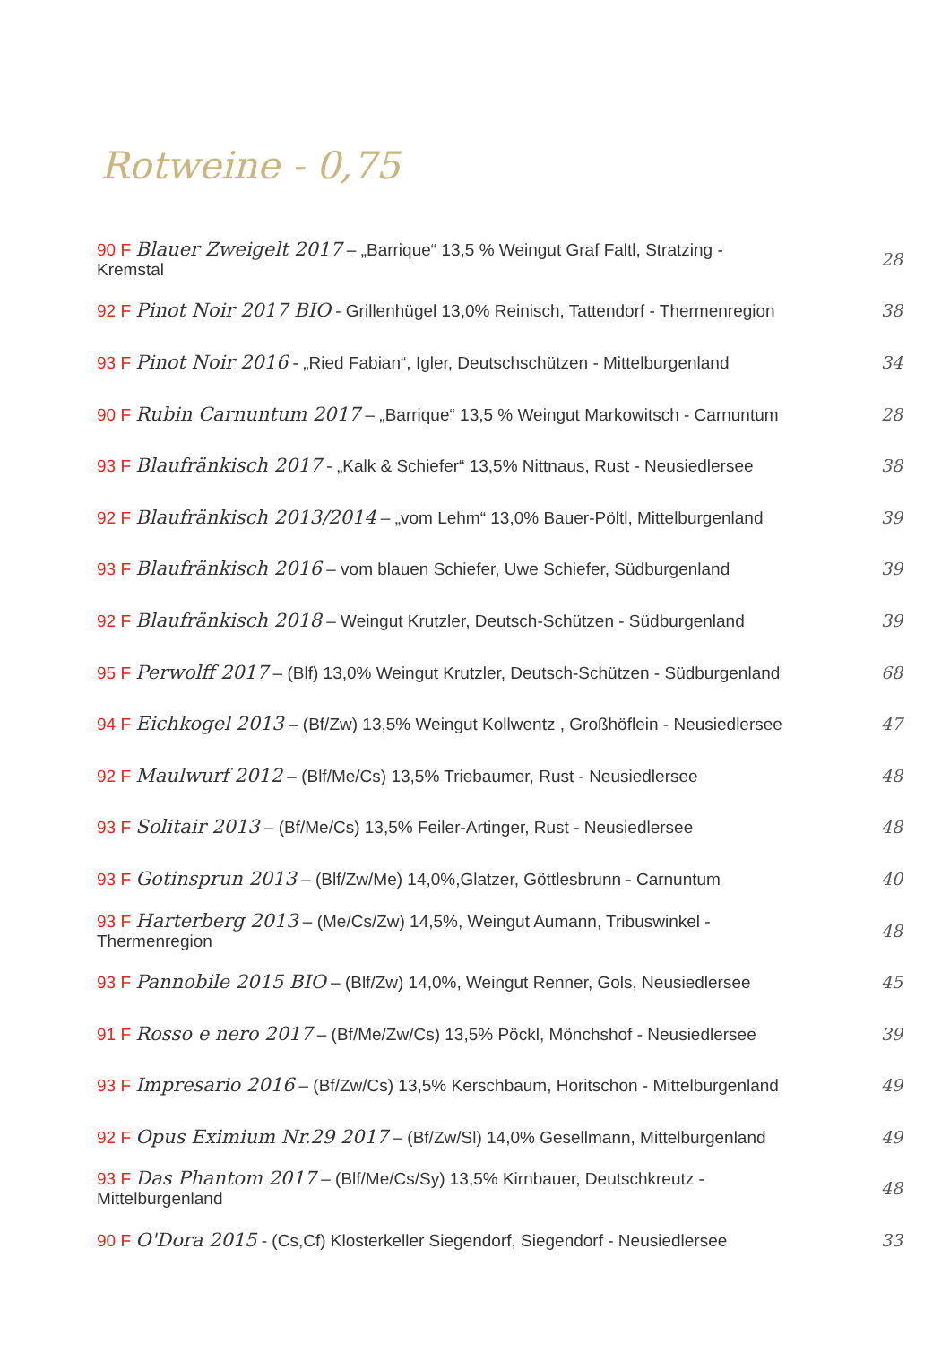Rotweine - 0,75
90 F Blauer Zweigelt 2017 – „Barrique“ 13,5 % Weingut Graf Faltl, Stratzing - Kremstal 28
92 F Pinot Noir 2017 BIO - Grillenhügel 13,0% Reinisch, Tattendorf - Thermenregion 38
93 F Pinot Noir 2016 - „Ried Fabian“, Igler, Deutschschützen - Mittelburgenland 34
90 F Rubin Carnuntum 2017 – „Barrique“ 13,5 % Weingut Markowitsch - Carnuntum 28
93 F Blaufränkisch 2017 - „Kalk & Schiefer“ 13,5% Nittnaus, Rust - Neusiedlersee 38
92 F Blaufränkisch 2013/2014 – „vom Lehm“ 13,0% Bauer-Pöltl, Mittelburgenland 39
93 F Blaufränkisch 2016 – vom blauen Schiefer, Uwe Schiefer, Südburgenland 39
92 F Blaufränkisch 2018 – Weingut Krutzler, Deutsch-Schützen - Südburgenland 39
95 F Perwolff 2017 – (Blf) 13,0% Weingut Krutzler, Deutsch-Schützen - Südburgenland 68
94 F Eichkogel 2013 – (Bf/Zw) 13,5% Weingut Kollwentz , Großhöflein - Neusiedlersee 47
92 F Maulwurf 2012 – (Blf/Me/Cs) 13,5% Triebaumer, Rust - Neusiedlersee 48
93 F Solitair 2013 – (Bf/Me/Cs) 13,5% Feiler-Artinger, Rust - Neusiedlersee 48
93 F Gotinsprun 2013 – (Blf/Zw/Me) 14,0%,Glatzer, Göttlesbrunn - Carnuntum 40
93 F Harterberg 2013 – (Me/Cs/Zw) 14,5%, Weingut Aumann, Tribuswinkel - Thermenregion 48
93 F Pannobile 2015 BIO – (Blf/Zw) 14,0%, Weingut Renner, Gols, Neusiedlersee 45
91 F Rosso e nero 2017 – (Bf/Me/Zw/Cs) 13,5% Pöckl, Mönchshof - Neusiedlersee 39
93 F Impresario 2016 – (Bf/Zw/Cs) 13,5% Kerschbaum, Horitschon - Mittelburgenland 49
92 F Opus Eximium Nr.29 2017 – (Bf/Zw/Sl) 14,0% Gesellmann, Mittelburgenland 49
93 F Das Phantom 2017 – (Blf/Me/Cs/Sy) 13,5% Kirnbauer, Deutschkreutz - Mittelburgenland 48
90 F O'Dora 2015 - (Cs,Cf) Klosterkeller Siegendorf, Siegendorf - Neusiedlersee 33